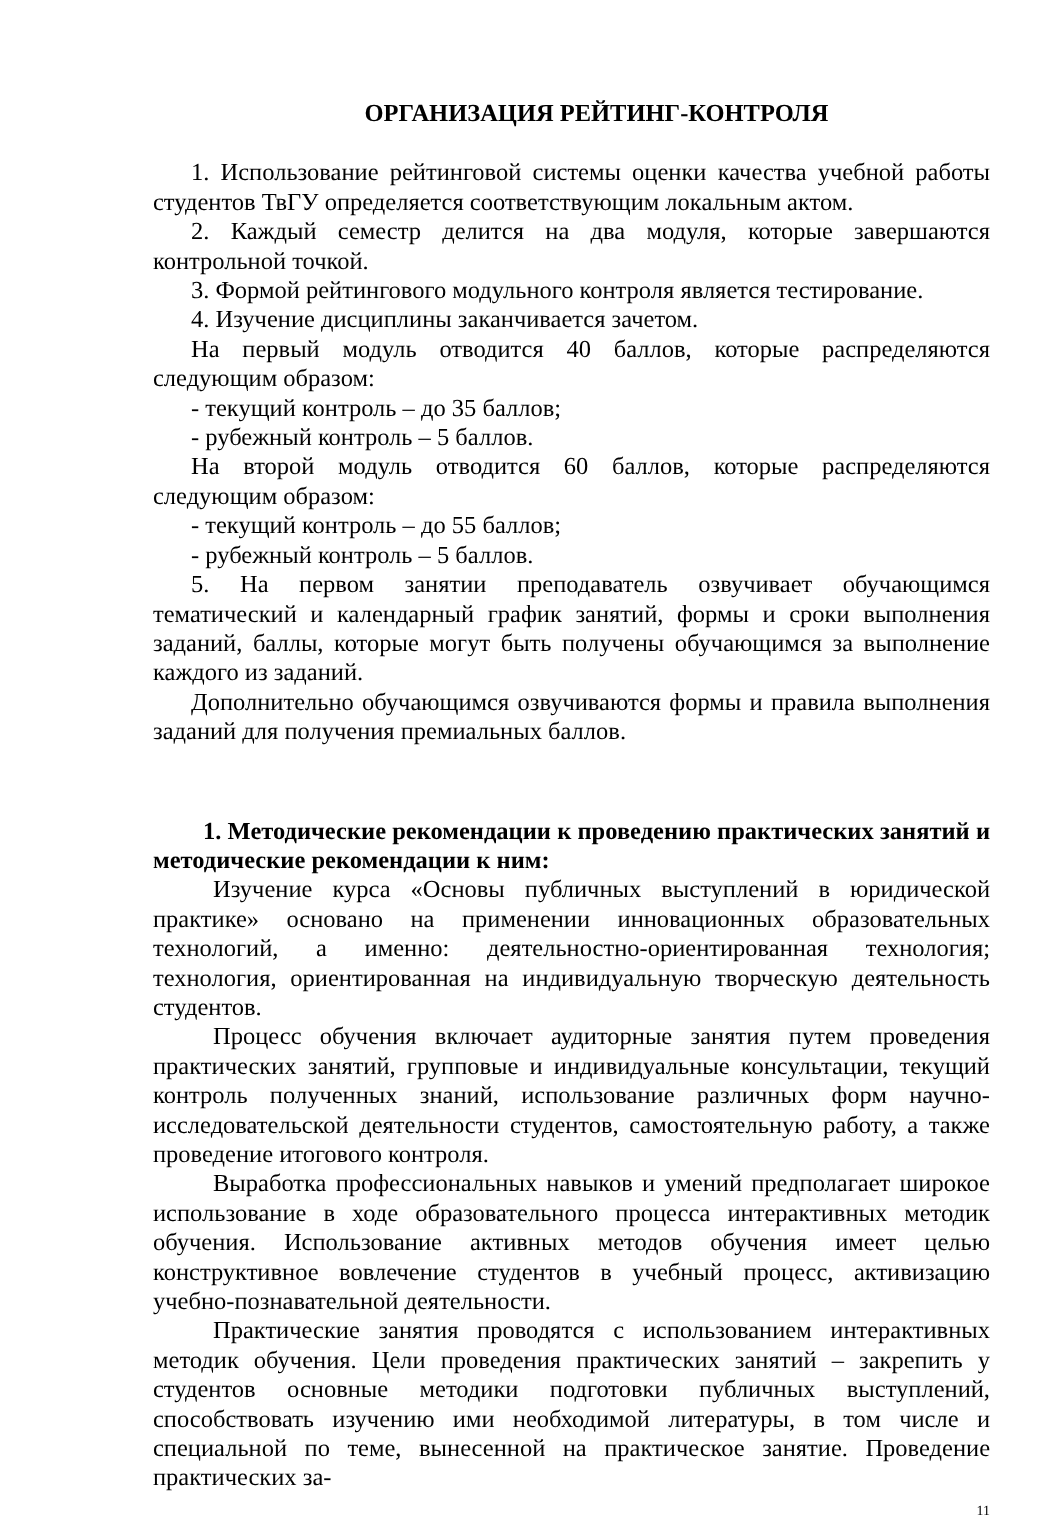ОРГАНИЗАЦИЯ РЕЙТИНГ-КОНТРОЛЯ
1. Использование рейтинговой системы оценки качества учебной работы студентов ТвГУ определяется соответствующим локальным актом.
2. Каждый семестр делится на два модуля, которые завершаются контрольной точкой.
3. Формой рейтингового модульного контроля является тестирование.
4. Изучение дисциплины заканчивается зачетом.
На первый модуль отводится 40 баллов, которые распределяются следующим образом:
- текущий контроль – до 35 баллов;
- рубежный контроль – 5 баллов.
На второй модуль отводится 60 баллов, которые распределяются следующим образом:
- текущий контроль – до 55 баллов;
- рубежный контроль – 5 баллов.
5. На первом занятии преподаватель озвучивает обучающимся тематический и календарный график занятий, формы и сроки выполнения заданий, баллы, которые могут быть получены обучающимся за выполнение каждого из заданий.
Дополнительно обучающимся озвучиваются формы и правила выполнения заданий для получения премиальных баллов.
1. Методические рекомендации к проведению практических занятий и методические рекомендации к ним:
Изучение курса «Основы публичных выступлений в юридической практике» основано на применении инновационных образовательных технологий, а именно: деятельностно-ориентированная технология; технология, ориентированная на индивидуальную творческую деятельность студентов.
Процесс обучения включает аудиторные занятия путем проведения практических занятий, групповые и индивидуальные консультации, текущий контроль полученных знаний, использование различных форм научно-исследовательской деятельности студентов, самостоятельную работу, а также проведение итогового контроля.
Выработка профессиональных навыков и умений предполагает широкое использование в ходе образовательного процесса интерактивных методик обучения. Использование активных методов обучения имеет целью конструктивное вовлечение студентов в учебный процесс, активизацию учебно-познавательной деятельности.
Практические занятия проводятся с использованием интерактивных методик обучения. Цели проведения практических занятий – закрепить у студентов основные методики подготовки публичных выступлений, способствовать изучению ими необходимой литературы, в том числе и специальной по теме, вынесенной на практическое занятие. Проведение практических за-
11